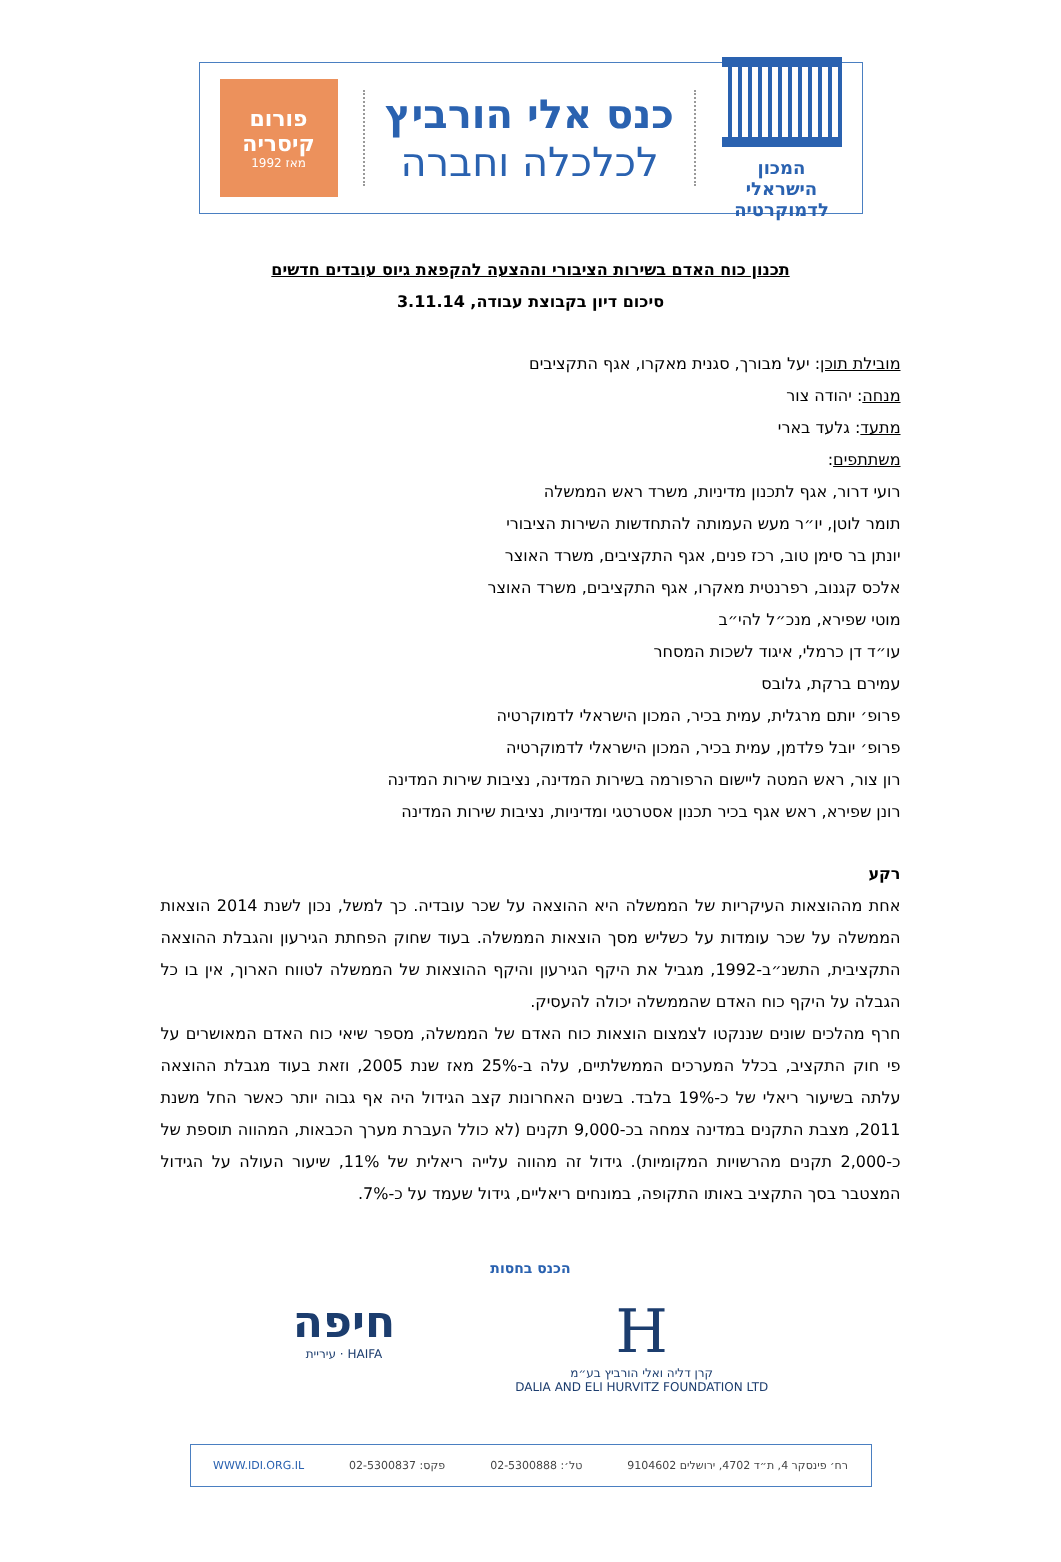המכון הישראלי
לדמוקרטיה
כנס אלי הורביץ
לכלכלה וחברה
פורום
קיסריה
מאז 1992
תכנון כוח האדם בשירות הציבורי וההצעה להקפאת גיוס עובדים חדשים
סיכום דיון בקבוצת עבודה, 3.11.14
מובילת תוכן: יעל מבורך, סגנית מאקרו, אגף התקציבים
מנחה: יהודה צור
מתעד: גלעד בארי
משתתפים:
רועי דרור, אגף לתכנון מדיניות, משרד ראש הממשלה
תומר לוטן, יו״ר מעש העמותה להתחדשות השירות הציבורי
יונתן בר סימן טוב, רכז פנים, אגף התקציבים, משרד האוצר
אלכס קגנוב, רפרנטית מאקרו, אגף התקציבים, משרד האוצר
מוטי שפירא, מנכ״ל להי״ב
עו״ד דן כרמלי, איגוד לשכות המסחר
עמירם ברקת, גלובס
פרופ׳ יותם מרגלית, עמית בכיר, המכון הישראלי לדמוקרטיה
פרופ׳ יובל פלדמן, עמית בכיר, המכון הישראלי לדמוקרטיה
רון צור, ראש המטה ליישום הרפורמה בשירות המדינה, נציבות שירות המדינה
רונן שפירא, ראש אגף בכיר תכנון אסטרטגי ומדיניות, נציבות שירות המדינה
רקע
אחת מההוצאות העיקריות של הממשלה היא ההוצאה על שכר עובדיה. כך למשל, נכון לשנת 2014 הוצאות הממשלה על שכר עומדות על כשליש מסך הוצאות הממשלה. בעוד שחוק הפחתת הגירעון והגבלת ההוצאה התקציבית, התשנ״ב-1992, מגביל את היקף הגירעון והיקף ההוצאות של הממשלה לטווח הארוך, אין בו כל הגבלה על היקף כוח האדם שהממשלה יכולה להעסיק.
חרף מהלכים שונים שננקטו לצמצום הוצאות כוח האדם של הממשלה, מספר שיאי כוח האדם המאושרים על פי חוק התקציב, בכלל המערכים הממשלתיים, עלה ב-25% מאז שנת 2005, וזאת בעוד מגבלת ההוצאה עלתה בשיעור ריאלי של כ-19% בלבד. בשנים האחרונות קצב הגידול היה אף גבוה יותר כאשר החל משנת 2011, מצבת התקנים במדינה צמחה בכ-9,000 תקנים (לא כולל העברת מערך הכבאות, המהווה תוספת של כ-2,000 תקנים מהרשויות המקומיות). גידול זה מהווה עלייה ריאלית של 11%, שיעור העולה על הגידול המצטבר בסך התקציב באותו התקופה, במונחים ריאליים, גידול שעמד על כ-7%.
הכנס בחסות
חיפה
עיריית · HAIFA
H
קרן דליה ואלי הורביץ בע״מ
DALIA AND ELI HURVITZ FOUNDATION LTD
רח׳ פינסקר 4, ת״ד 4702, ירושלים 9104602 טל׳: 02-5300888 פקס: 02-5300837 WWW.IDI.ORG.IL